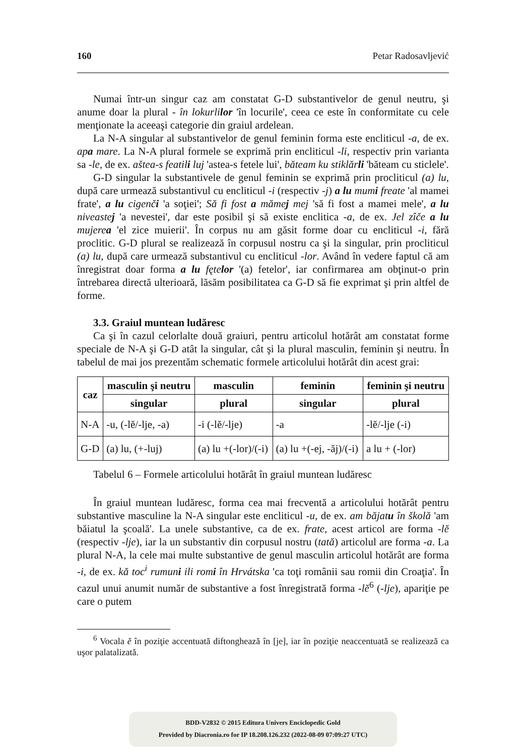160 Petar Radosavljević
Numai într-un singur caz am constatat G-D substantivelor de genul neutru, şi anume doar la plural - în lokurlilor 'în locurile', ceea ce este în conformitate cu cele menţionate la aceeaşi categorie din graiul ardelean.
La N-A singular al substantivelor de genul feminin forma este encliticul -a, de ex. apa mare. La N-A plural formele se exprimă prin encliticul -li, respectiv prin varianta sa -le, de ex. aštea-s featili luj 'astea-s fetele lui', băteam ku stiklărli 'băteam cu sticlele'.
G-D singular la substantivele de genul feminin se exprimă prin procliticul (a) lu, după care urmează substantivul cu encliticul -i (respectiv -j) a lu mumi freate 'al mamei frate', a lu cigenči 'a soţiei'; Să fi fost a mămej mej 'să fi fost a mamei mele', a lu niveastej 'a nevestei', dar este posibil şi să existe enclitica -a, de ex. Jel zîče a lu mujerea 'el zice muierii'. În corpus nu am găsit forme doar cu encliticul -i, fără proclitic. G-D plural se realizează în corpusul nostru ca şi la singular, prin procliticul (a) lu, după care urmează substantivul cu encliticul -lor. Având în vedere faptul că am înregistrat doar forma a lu fętelor '(a) fetelor', iar confirmarea am obţinut-o prin întrebarea directă ulterioară, lăsăm posibilitatea ca G-D să fie exprimat şi prin altfel de forme.
3.3. Graiul muntean ludăresc
Ca şi în cazul celorlalte două graiuri, pentru articolul hotărât am constatat forme speciale de N-A şi G-D atât la singular, cât şi la plural masculin, feminin şi neutru. În tabelul de mai jos prezentăm schematic formele articolului hotărât din acest grai:
| caz | masculin şi neutru | masculin | feminin | feminin şi neutru |
| --- | --- | --- | --- | --- |
| | singular | plural | singular | plural |
| N-A | -u, (-lĕ/-lje, -a) | -i (-lĕ/-lje) | -a | -lĕ/-lje (-i) |
| G-D | (a) lu, (+-luj) | (a) lu +(-lor)/(-i) | (a) lu +(-ej, -ăj)/(-i) | a lu + (-lor) |
Tabelul 6 – Formele articolului hotărât în graiul muntean ludăresc
În graiul muntean ludăresc, forma cea mai frecventă a articolului hotărât pentru substantive masculine la N-A singular este encliticul -u, de ex. am băjatu în školă 'am băiatul la şcoală'. La unele substantive, ca de ex. frate, acest articol are forma -lĕ (respectiv -lje), iar la un substantiv din corpusul nostru (tată) articolul are forma -a. La plural N-A, la cele mai multe substantive de genul masculin articolul hotărât are forma -i, de ex. kă toc<sup>i</sup> rumuni ili romi în Hrvátska 'ca toţi românii sau romii din Croaţia'. În cazul unui anumit număr de substantive a fost înregistrată forma -lĕ<sup>6</sup> (-lje), apariţie pe care o putem
<sup>6</sup> Vocala ĕ în poziţie accentuată diftonghează în [je], iar în poziţie neaccentuată se realizează ca uşor palatalizată.
BDD-V2832 © 2015 Editura Univers Enciclopedic Gold
Provided by Diacronia.ro for IP 18.208.126.232 (2022-08-09 07:09:27 UTC)